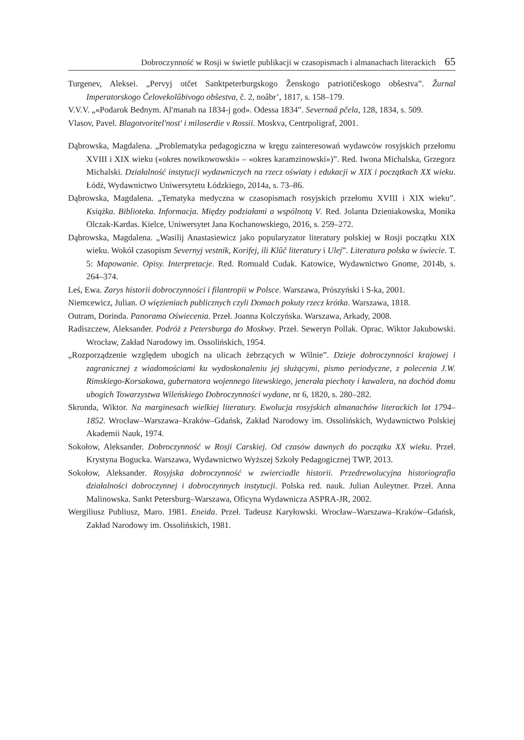Dobroczynność w Rosji w świetle publikacji w czasopismach i almanachach literackich 65
Turgenev, Aleksei. „Pervyj otčet Sanktpeterburgskogo Ženskogo patriotičeskogo obŝestva”. Žurnal Imperatorskogo Čelovekolûbivogo obŝestva, č. 2, noâbr’, 1817, s. 158–179.
V.V.V. „«Podarok Bednym. Al′manah na 1834-j god». Odessa 1834”. Severnaâ pčela, 128, 1834, s. 509.
Vlasov, Pavel. Blagotvoritel'nost' i miloserdie v Rossii. Moskva, Centrpoligraf, 2001.
Dąbrowska, Magdalena. „Problematyka pedagogiczna w kręgu zainteresowań wydawców rosyjskich przełomu XVIII i XIX wieku («okres nowikowowski» – «okres karamzinowski»)”. Red. Iwona Michalska, Grzegorz Michalski. Działalność instytucji wydawniczych na rzecz oświaty i edukacji w XIX i początkach XX wieku. Łódź, Wydawnictwo Uniwersytetu Łódzkiego, 2014a, s. 73–86.
Dąbrowska, Magdalena. „Tematyka medyczna w czasopismach rosyjskich przełomu XVIII i XIX wieku”. Książka. Biblioteka. Informacja. Między podziałami a wspólnotą V. Red. Jolanta Dzieniakowska, Monika Olczak-Kardas. Kielce, Uniwersytet Jana Kochanowskiego, 2016, s. 259–272.
Dąbrowska, Magdalena. „Wasilij Anastasiewicz jako popularyzator literatury polskiej w Rosji początku XIX wieku. Wokół czasopism Severnyj vestnik, Korifej, ili Klûč literatury i Ulej”. Literatura polska w świecie. T. 5: Mapowanie. Opisy. Interpretacje. Red. Romuald Cudak. Katowice, Wydawnictwo Gnome, 2014b, s. 264–374.
Leś, Ewa. Zarys historii dobroczynności i filantropii w Polsce. Warszawa, Prószyński i S-ka, 2001.
Niemcewicz, Julian. O więzieniach publicznych czyli Domach pokuty rzecz krótka. Warszawa, 1818.
Outram, Dorinda. Panorama Oświecenia. Przeł. Joanna Kolczyńska. Warszawa, Arkady, 2008.
Radiszczew, Aleksander. Podróż z Petersburga do Moskwy. Przeł. Seweryn Pollak. Oprac. Wiktor Jakubowski. Wrocław, Zakład Narodowy im. Ossolińskich, 1954.
„Rozporządzenie względem ubogich na ulicach żebrzących w Wilnie”. Dzieje dobroczynności krajowej i zagranicznej z wiadomościami ku wydoskonaleniu jej służącymi, pismo periodyczne, z polecenia J.W. Rimskiego-Korsakowa, gubernatora wojennego litewskiego, jenerała piechoty i kawalera, na dochód domu ubogich Towarzystwa Wileńskiego Dobroczynności wydane, nr 6, 1820, s. 280–282.
Skrunda, Wiktor. Na marginesach wielkiej literatury. Ewolucja rosyjskich almanachów literackich lat 1794–1852. Wrocław–Warszawa–Kraków–Gdańsk, Zakład Narodowy im. Ossolińskich, Wydawnictwo Polskiej Akademii Nauk, 1974.
Sokołow, Aleksander. Dobroczynność w Rosji Carskiej. Od czasów dawnych do początku XX wieku. Przeł. Krystyna Bogucka. Warszawa, Wydawnictwo Wyższej Szkoły Pedagogicznej TWP, 2013.
Sokołow, Aleksander. Rosyjska dobroczynność w zwierciadle historii. Przedrewolucyjna historiografia działalności dobroczynnej i dobroczynnych instytucji. Polska red. nauk. Julian Auleytner. Przeł. Anna Malinowska. Sankt Petersburg–Warszawa, Oficyna Wydawnicza ASPRA-JR, 2002.
Wergiliusz Publiusz, Maro. 1981. Eneida. Przeł. Tadeusz Karyłowski. Wrocław–Warszawa–Kraków–Gdańsk, Zakład Narodowy im. Ossolińskich, 1981.